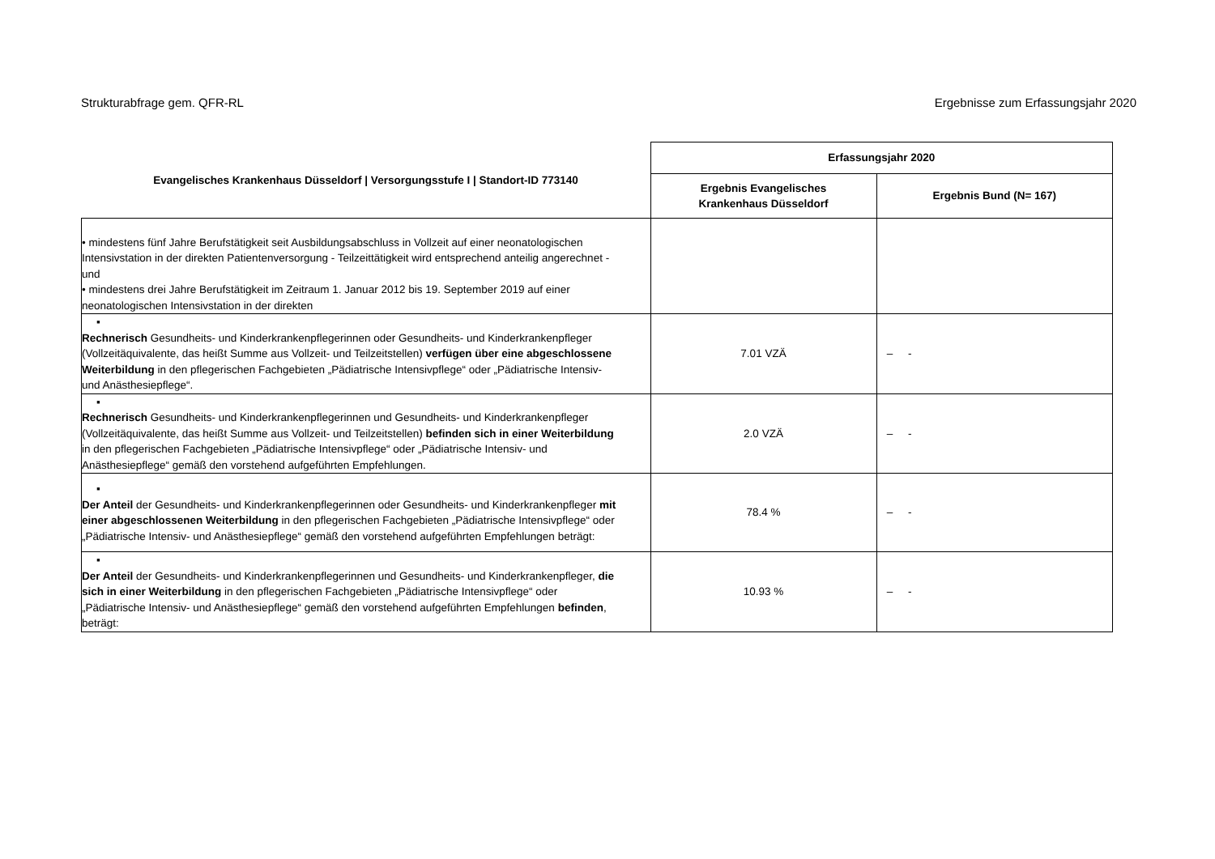Strukturabfrage gem. QFR-RL Ergebnisse zum Erfassungsjahr 2020
| Evangelisches Krankenhaus Düsseldorf / Versorgungsstufe I / Standort-ID 773140 | Erfassungsjahr 2020 | |
| --- | --- | --- |
| | Ergebnis Evangelisches Krankenhaus Düsseldorf | Ergebnis Bund (N= 167) |
| • mindestens fünf Jahre Berufstätigkeit seit Ausbildungsabschluss in Vollzeit auf einer neonatologischen Intensivstation in der direkten Patientenversorgung - Teilzeittätigkeit wird entsprechend anteilig angerechnet - und • mindestens drei Jahre Berufstätigkeit im Zeitraum 1. Januar 2012 bis 19. September 2019 auf einer neonatologischen Intensivstation in der direkten | | |
| ▪ Rechnerisch Gesundheits- und Kinderkrankenpflegerinnen oder Gesundheits- und Kinderkrankenpfleger (Vollzeitäquivalente, das heißt Summe aus Vollzeit- und Teilzeitstellen) verfügen über eine abgeschlossene Weiterbildung in den pflegerischen Fachgebieten „Pädiatrische Intensivpflege“ oder „Pädiatrische Intensiv- und Anästhesiepflege“. | 7.01 VZÄ | – - |
| ▪ Rechnerisch Gesundheits- und Kinderkrankenpflegerinnen und Gesundheits- und Kinderkrankenpfleger (Vollzeitäquivalente, das heißt Summe aus Vollzeit- und Teilzeitstellen) befinden sich in einer Weiterbildung in den pflegerischen Fachgebieten „Pädiatrische Intensivpflege“ oder „Pädiatrische Intensiv- und Anästhesiepflege“ gemäß den vorstehend aufgeführten Empfehlungen. | 2.0 VZÄ | – - |
| ▪ Der Anteil der Gesundheits- und Kinderkrankenpflegerinnen oder Gesundheits- und Kinderkrankenpfleger mit einer abgeschlossenen Weiterbildung in den pflegerischen Fachgebieten „Pädiatrische Intensivpflege“ oder „Pädiatrische Intensiv- und Anästhesiepflege“ gemäß den vorstehend aufgeführten Empfehlungen beträgt: | 78.4 % | – - |
| ▪ Der Anteil der Gesundheits- und Kinderkrankenpflegerinnen und Gesundheits- und Kinderkrankenpfleger, die sich in einer Weiterbildung in den pflegerischen Fachgebieten „Pädiatrische Intensivpflege“ oder „Pädiatrische Intensiv- und Anästhesiepflege“ gemäß den vorstehend aufgeführten Empfehlungen befinden , beträgt: | 10.93 % | – - |